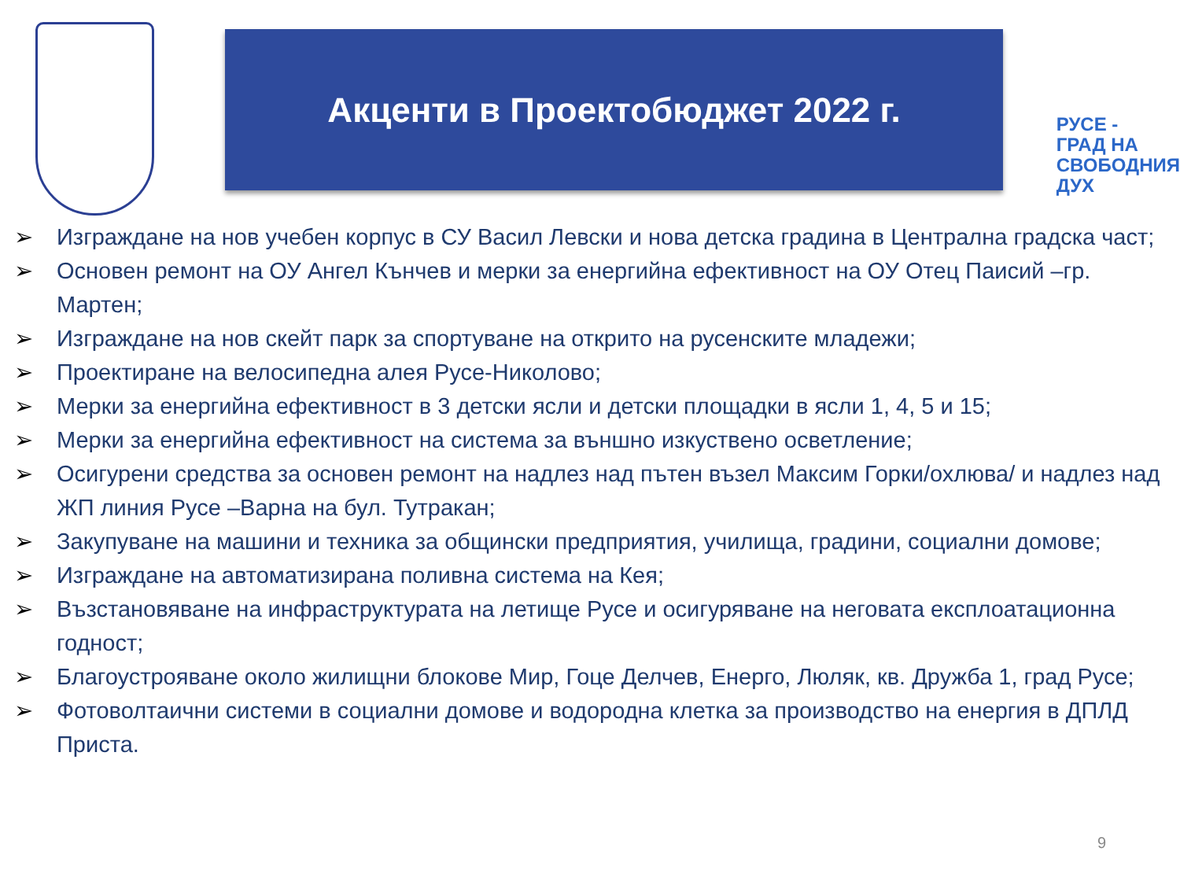Акценти в Проектобюджет 2022 г.
РУСЕ -
ГРАД НА
СВОБОДНИЯ
ДУХ
➢ Изграждане на нов учебен корпус в СУ Васил Левски и нова детска градина в Централна градска част;
➢ Основен ремонт на ОУ Ангел Кънчев и мерки за енергийна ефективност на ОУ Отец Паисий –гр. Мартен;
➢ Изграждане на нов скейт парк за спортуване на открито на русенските младежи;
➢ Проектиране на велосипедна алея Русе-Николово;
➢ Мерки за енергийна ефективност в 3 детски ясли и детски площадки в ясли 1, 4, 5 и 15;
➢ Мерки за енергийна ефективност на система за външно изкуствено осветление;
➢ Осигурени средства за основен ремонт на надлез над пътен възел Максим Горки/охлюва/ и надлез над ЖП линия Русе –Варна на бул. Тутракан;
➢ Закупуване на машини и техника за общински предприятия, училища, градини, социални домове;
➢ Изграждане на автоматизирана поливна система на Кея;
➢ Възстановяване на инфраструктурата на летище Русе и осигуряване на неговата експлоатационна годност;
➢ Благоустрояване около жилищни блокове Мир, Гоце Делчев, Енерго, Люляк, кв. Дружба 1, град Русе;
➢ Фотоволтаични системи в социални домове и водородна клетка за производство на енергия в ДПЛД Приста.
9